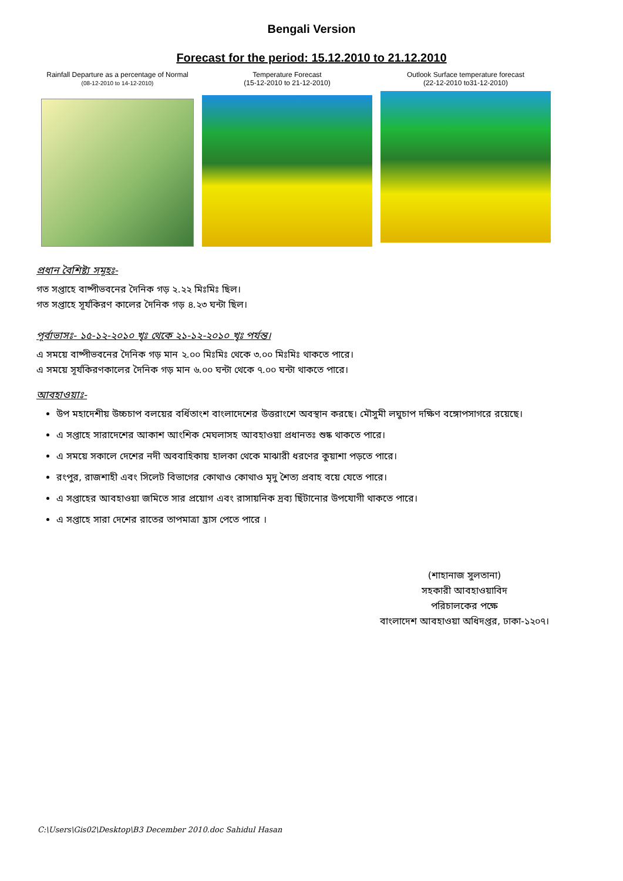Bengali Version
Forecast for the period: 15.12.2010 to 21.12.2010
Rainfall Departure as a percentage of Normal
(08-12-2010 to 14-12-2010)
Temperature Forecast
(15-12-2010 to 21-12-2010)
Outlook Surface temperature forecast
(22-12-2010 to31-12-2010)
প্রধান বৈশিষ্ট্য সমূহঃ-
গত সপ্তাহে বাষ্পীভবনের দৈনিক গড় ২.২২ মিঃমিঃ ছিল।
গত সপ্তাহে সূর্যকিরণ কালের দৈনিক গড় ৪.২৩ ঘন্টা ছিল।
পূর্বাভাসঃ- ১৫-১২-২০১০ খৃঃ থেকে ২১-১২-২০১০ খৃঃ পর্যন্ত।
এ সময়ে বাষ্পীভবনের দৈনিক গড় মান ২.০০ মিঃমিঃ থেকে ৩.০০ মিঃমিঃ থাকতে পারে।
এ সময়ে সূর্যকিরণকালের দৈনিক গড় মান ৬.০০ ঘন্টা থেকে ৭.০০ ঘন্টা থাকতে পারে।
আবহাওয়াঃ-
উপ মহাদেশীয় উচ্চচাপ বলয়ের বর্ধিতাংশ বাংলাদেশের উত্তরাংশে অবস্থান করছে। মৌসুমী লঘুচাপ দক্ষিণ বঙ্গোপসাগরে রয়েছে।
এ সপ্তাহে সারাদেশের আকাশ আংশিক মেঘলাসহ আবহাওয়া প্রধানতঃ শুষ্ক থাকতে পারে।
এ সময়ে সকালে দেশের নদী অববাহিকায় হালকা থেকে মাঝারী ধরণের কুয়াশা পড়তে পারে।
রংপুর, রাজশাহী এবং সিলেট বিভাগের কোথাও কোথাও মৃদু শৈত্য প্রবাহ বয়ে যেতে পারে।
এ সপ্তাহের আবহাওয়া জমিতে সার প্রয়োগ এবং রাসায়নিক দ্রব্য ছিঁটানোর উপযোগী থাকতে পারে।
এ সপ্তাহে সারা দেশের রাতের তাপমাত্রা হ্রাস পেতে পারে ।
(শাহানাজ সুলতানা)
সহকারী আবহাওয়াবিদ
পরিচালকের পক্ষে
বাংলাদেশ আবহাওয়া অধিদপ্তর, ঢাকা-১২০৭।
C:\Users\Gis02\Desktop\B3 December 2010.doc Sahidul Hasan